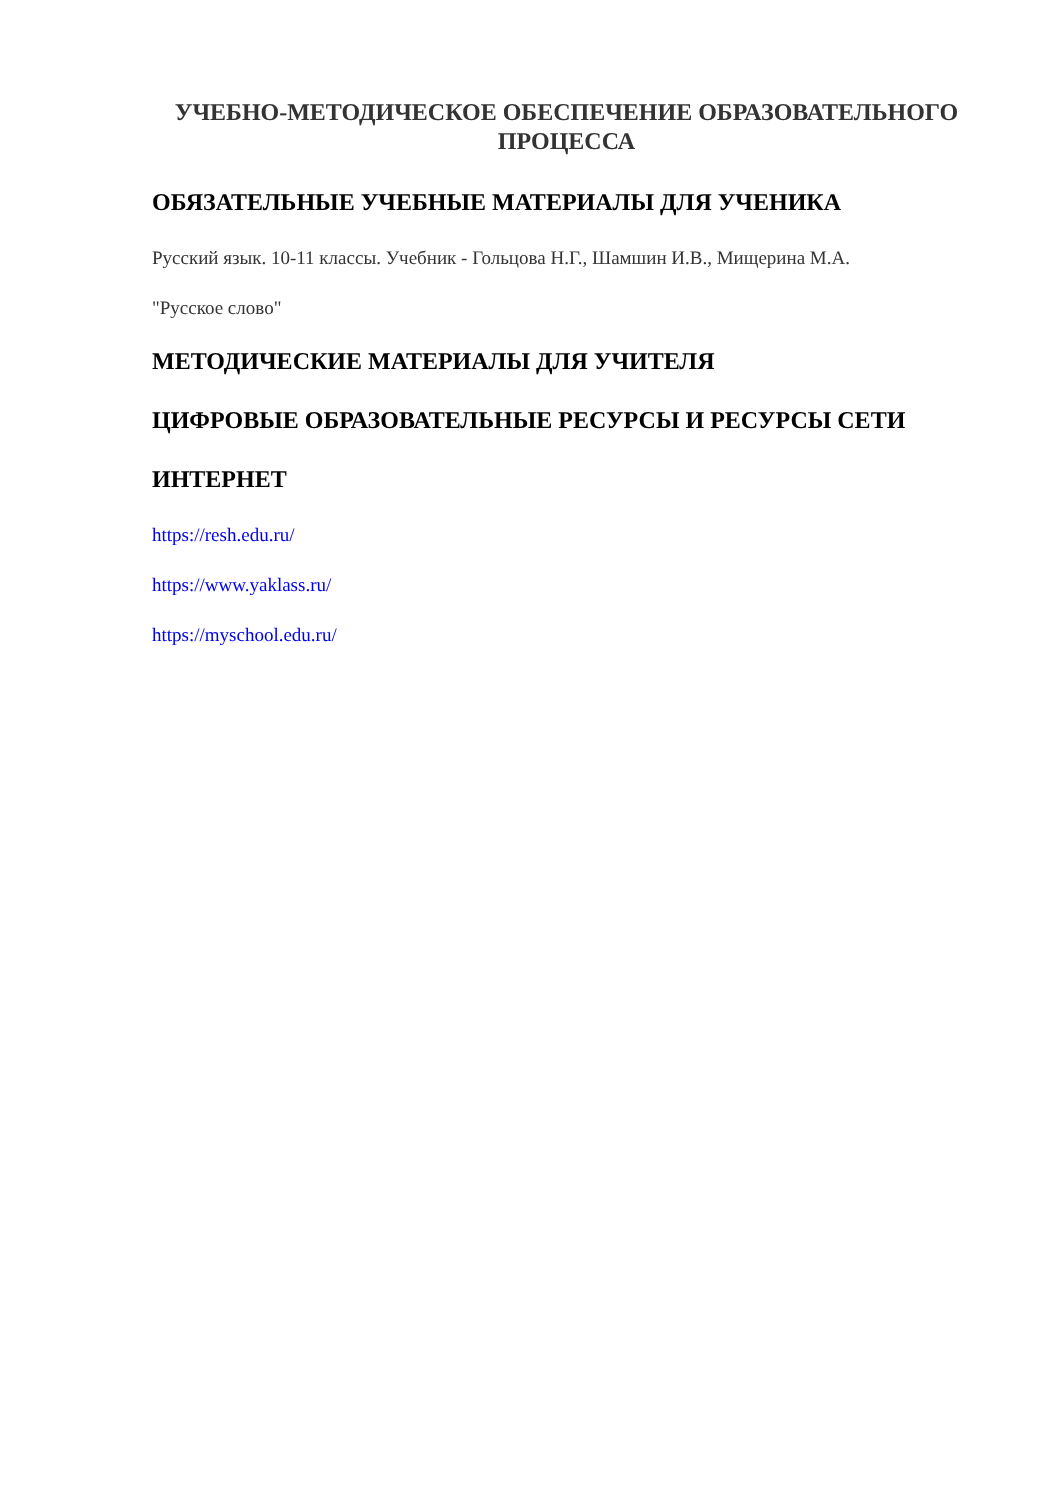УЧЕБНО-МЕТОДИЧЕСКОЕ ОБЕСПЕЧЕНИЕ ОБРАЗОВАТЕЛЬНОГО ПРОЦЕССА
ОБЯЗАТЕЛЬНЫЕ УЧЕБНЫЕ МАТЕРИАЛЫ ДЛЯ УЧЕНИКА
Русский язык. 10-11 классы. Учебник - Гольцова Н.Г., Шамшин И.В., Мищерина М.А.
"Русское слово"
МЕТОДИЧЕСКИЕ МАТЕРИАЛЫ ДЛЯ УЧИТЕЛЯ
ЦИФРОВЫЕ ОБРАЗОВАТЕЛЬНЫЕ РЕСУРСЫ И РЕСУРСЫ СЕТИ
ИНТЕРНЕТ
https://resh.edu.ru/
https://www.yaklass.ru/
https://myschool.edu.ru/